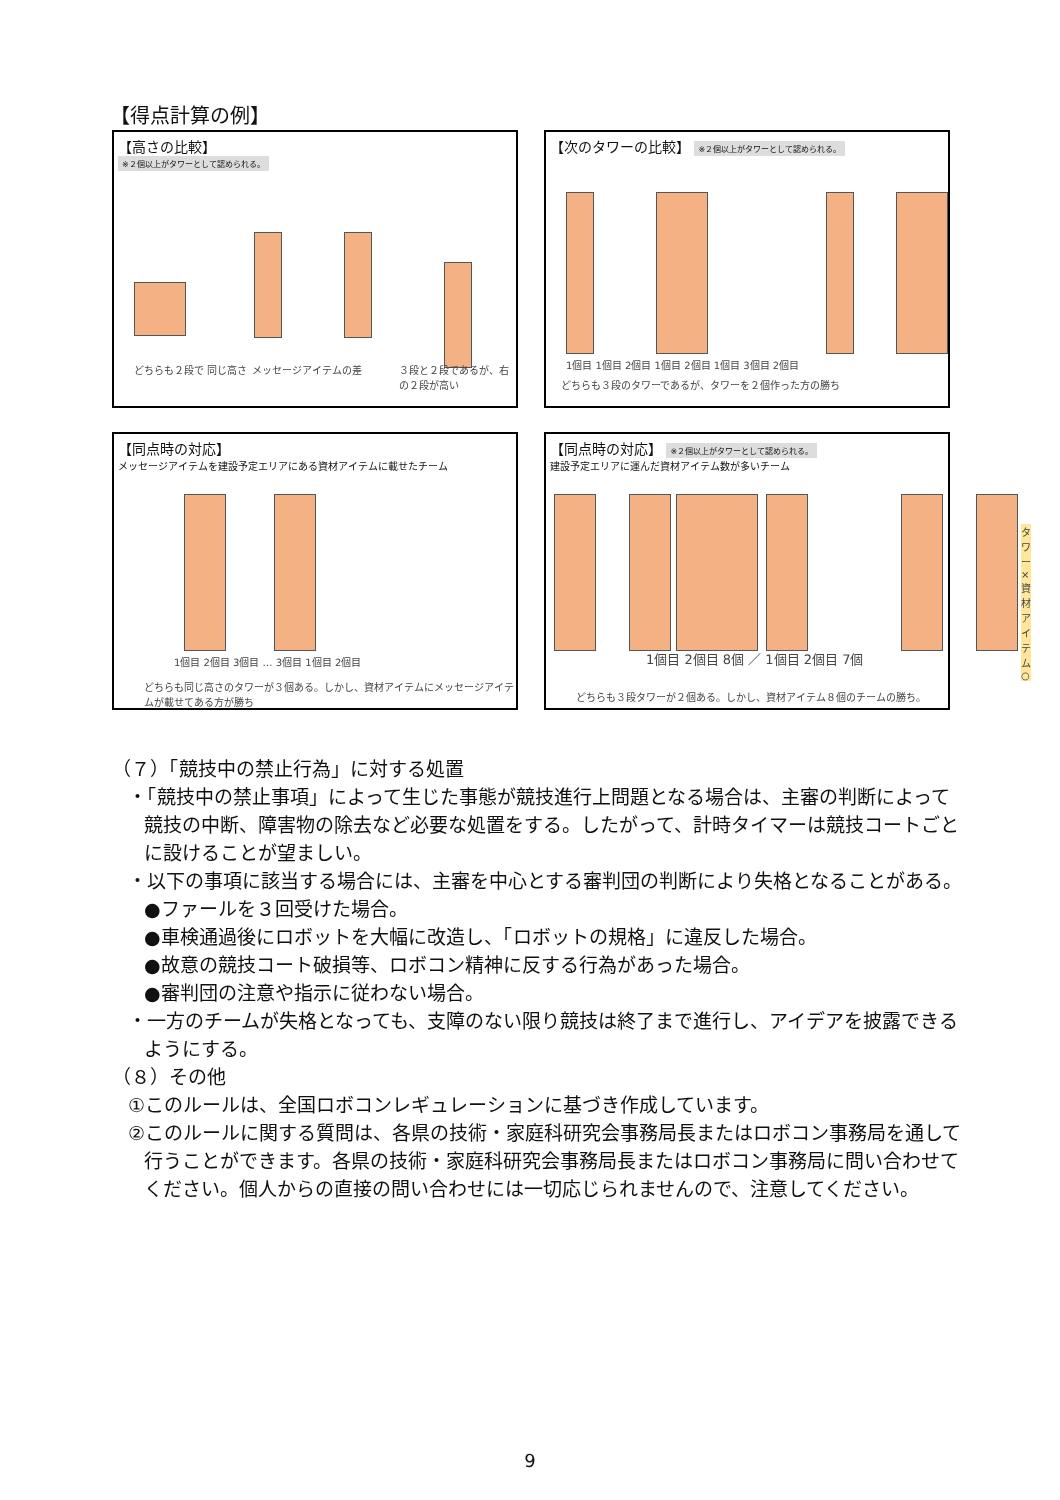【得点計算の例】
【高さの比較】
※２個以上がタワーとして認められる。
どちらも２段で 同じ高さ メッセージアイテムの差 ３段と２段であるが、右の２段が高い
【次のタワーの比較】 ※２個以上がタワーとして認められる。
1個目 1個目 2個目 1個目 2個目 1個目 3個目 2個目
どちらも３段のタワーであるが、タワーを２個作った方の勝ち
【同点時の対応】
メッセージアイテムを建設予定エリアにある資材アイテムに載せたチーム
1個目 2個目 3個目 … 3個目 1個目 2個目
どちらも同じ高さのタワーが３個ある。しかし、資材アイテムにメッセージアイテムが載せてある方が勝ち
【同点時の対応】 ※２個以上がタワーとして認められる。
建設予定エリアに運んだ資材アイテム数が多いチーム
タワー× 資材アイテム○
1個目 2個目 8個 ／ 1個目 2個目 7個
どちらも３段タワーが２個ある。しかし、資材アイテム８個のチームの勝ち。
（７）「競技中の禁止行為」に対する処置
・「競技中の禁止事項」によって生じた事態が競技進行上問題となる場合は、主審の判断によって競技の中断、障害物の除去など必要な処置をする。したがって、計時タイマーは競技コートごとに設けることが望ましい。
・以下の事項に該当する場合には、主審を中心とする審判団の判断により失格となることがある。
●ファールを３回受けた場合。
●車検通過後にロボットを大幅に改造し、「ロボットの規格」に違反した場合。
●故意の競技コート破損等、ロボコン精神に反する行為があった場合。
●審判団の注意や指示に従わない場合。
・一方のチームが失格となっても、支障のない限り競技は終了まで進行し、アイデアを披露できるようにする。
（８）その他
①このルールは、全国ロボコンレギュレーションに基づき作成しています。
②このルールに関する質問は、各県の技術・家庭科研究会事務局長またはロボコン事務局を通して行うことができます。各県の技術・家庭科研究会事務局長またはロボコン事務局に問い合わせてください。個人からの直接の問い合わせには一切応じられませんので、注意してください。
9